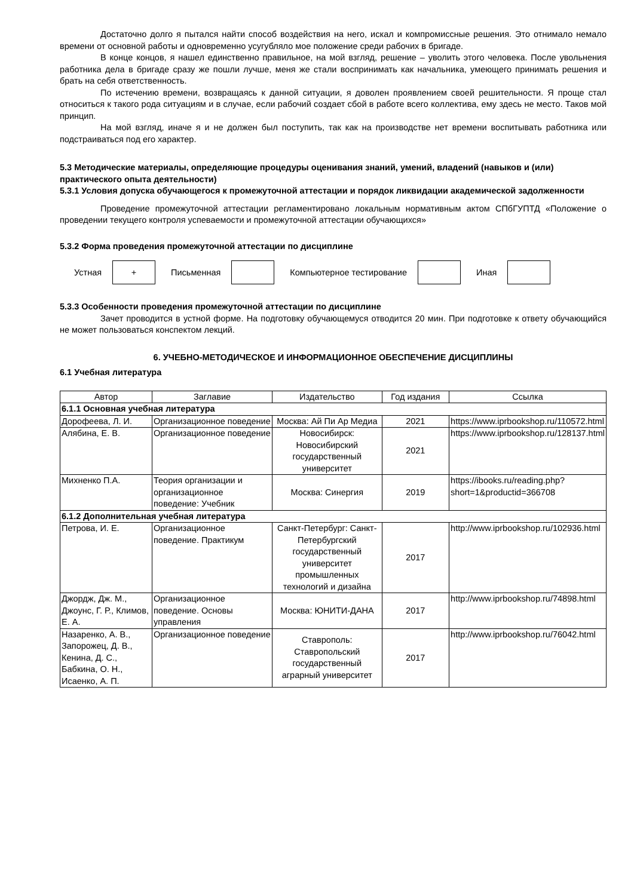Достаточно долго я пытался найти способ воздействия на него, искал и компромиссные решения. Это отнимало немало времени от основной работы и одновременно усугубляло мое положение среди рабочих в бригаде.
В конце концов, я нашел единственно правильное, на мой взгляд, решение – уволить этого человека. После увольнения работника дела в бригаде сразу же пошли лучше, меня же стали воспринимать как начальника, умеющего принимать решения и брать на себя ответственность.
По истечению времени, возвращаясь к данной ситуации, я доволен проявлением своей решительности. Я проще стал относиться к такого рода ситуациям и в случае, если рабочий создает сбой в работе всего коллектива, ему здесь не место. Таков мой принцип.
На мой взгляд, иначе я и не должен был поступить, так как на производстве нет времени воспитывать работника или подстраиваться под его характер.
5.3 Методические материалы, определяющие процедуры оценивания знаний, умений, владений (навыков и (или) практического опыта деятельности)
5.3.1 Условия допуска обучающегося к промежуточной аттестации и порядок ликвидации академической задолженности
Проведение промежуточной аттестации регламентировано локальным нормативным актом СПбГУПТД «Положение о проведении текущего контроля успеваемости и промежуточной аттестации обучающихся»
5.3.2 Форма проведения промежуточной аттестации по дисциплине
Устная
+
Письменная Компьютерное тестирование Иная
5.3.3 Особенности проведения промежуточной аттестации по дисциплине
Зачет проводится в устной форме. На подготовку обучающемуся отводится 20 мин. При подготовке к ответу обучающийся не может пользоваться конспектом лекций.
6. УЧЕБНО-МЕТОДИЧЕСКОЕ И ИНФОРМАЦИОННОЕ ОБЕСПЕЧЕНИЕ ДИСЦИПЛИНЫ
6.1 Учебная литература
| Автор | Заглавие | Издательство | Год издания | Ссылка |
| --- | --- | --- | --- | --- |
| 6.1.1 Основная учебная литература | | | | |
| Дорофеева, Л. И. | Организационное поведение | Москва: Ай Пи Ар Медиа | 2021 | https://www.iprbookshop.ru/110572.html |
| Алябина, Е. В. | Организационное поведение | Новосибирск: Новосибирский государственный университет | 2021 | https://www.iprbookshop.ru/128137.html |
| Михненко П.А. | Теория организации и организационное поведение: Учебник | Москва: Синергия | 2019 | https://ibooks.ru/reading.php? short=1&productid=366708 |
| 6.1.2 Дополнительная учебная литература | | | | |
| Петрова, И. Е. | Организационное поведение. Практикум | Санкт-Петербург: Санкт-Петербургский государственный университет промышленных технологий и дизайна | 2017 | http://www.iprbookshop.ru/102936.html |
| Джордж, Дж. М., Джоунс, Г. Р., Климов, Е. А. | Организационное поведение. Основы управления | Москва: ЮНИТИ-ДАНА | 2017 | http://www.iprbookshop.ru/74898.html |
| Назаренко, А. В., Запорожец, Д. В., Кенина, Д. С., Бабкина, О. Н., Исаенко, А. П. | Организационное поведение | Ставрополь: Ставропольский государственный аграрный университет | 2017 | http://www.iprbookshop.ru/76042.html |